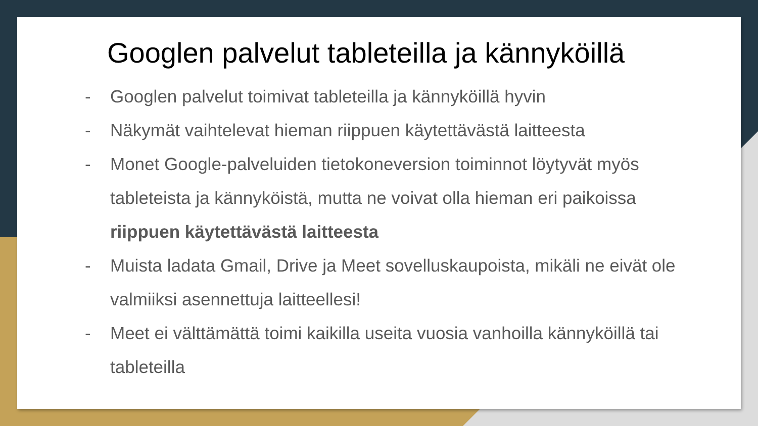Googlen palvelut tableteilla ja kännyköillä
- Googlen palvelut toimivat tableteilla ja kännyköillä hyvin
- Näkymät vaihtelevat hieman riippuen käytettävästä laitteesta
- Monet Google-palveluiden tietokoneversion toiminnot löytyvät myös tableteista ja kännyköistä, mutta ne voivat olla hieman eri paikoissa riippuen käytettävästä laitteesta
- Muista ladata Gmail, Drive ja Meet sovelluskaupoista, mikäli ne eivät ole valmiiksi asennettuja laitteellesi!
- Meet ei välttämättä toimi kaikilla useita vuosia vanhoilla kännyköillä tai tableteilla